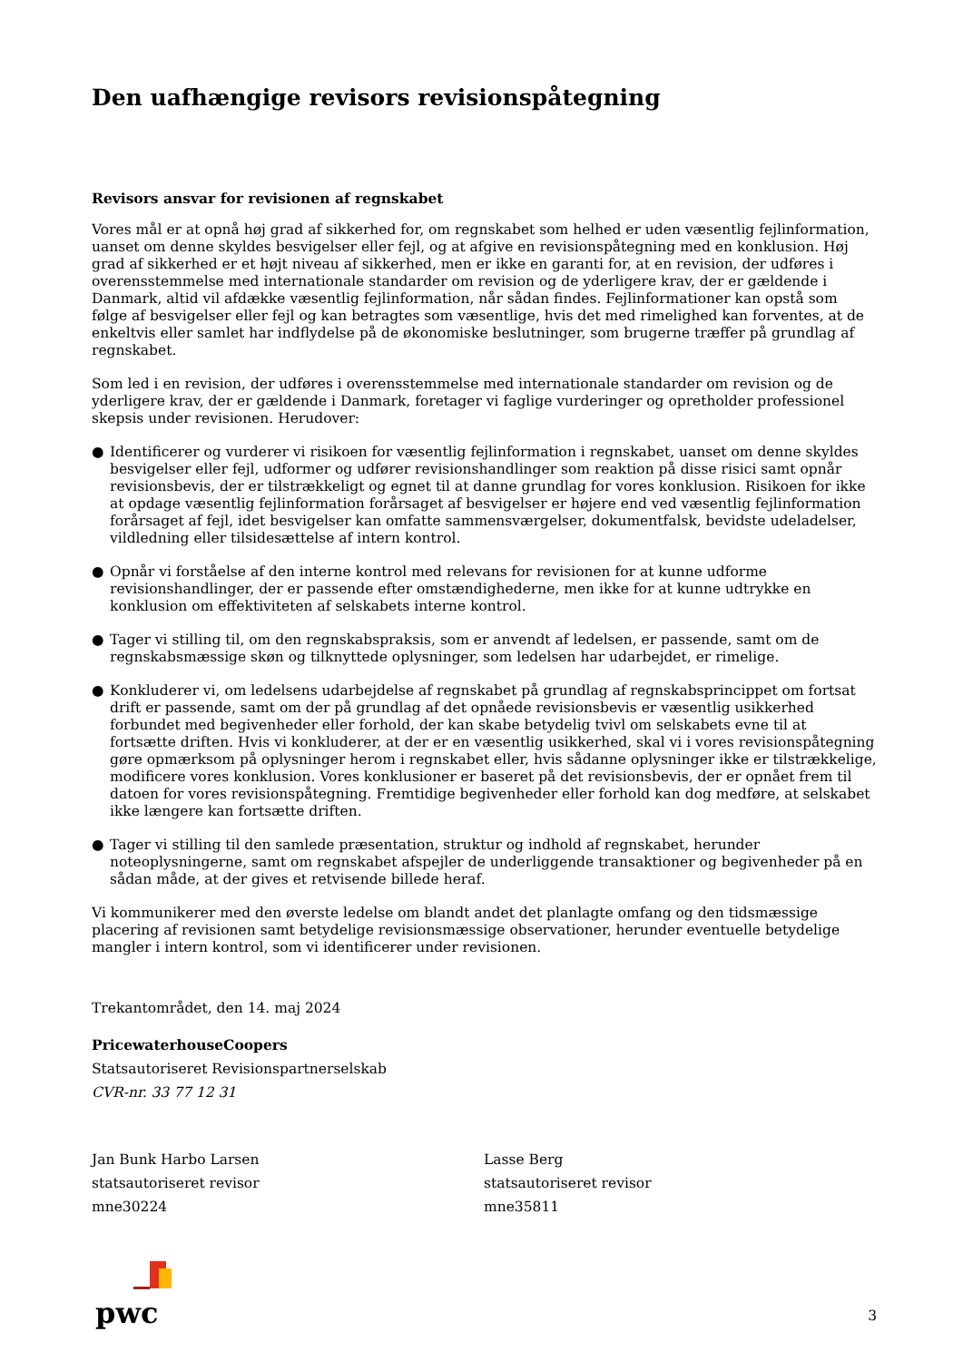Den uafhængige revisors revisionspåtegning
Revisors ansvar for revisionen af regnskabet
Vores mål er at opnå høj grad af sikkerhed for, om regnskabet som helhed er uden væsentlig fejlinformation, uanset om denne skyldes besvigelser eller fejl, og at afgive en revisionspåtegning med en konklusion. Høj grad af sikkerhed er et højt niveau af sikkerhed, men er ikke en garanti for, at en revision, der udføres i overensstemmelse med internationale standarder om revision og de yderligere krav, der er gældende i Danmark, altid vil afdække væsentlig fejlinformation, når sådan findes. Fejlinformationer kan opstå som følge af besvigelser eller fejl og kan betragtes som væsentlige, hvis det med rimelighed kan forventes, at de enkeltvis eller samlet har indflydelse på de økonomiske beslutninger, som brugerne træffer på grundlag af regnskabet.
Som led i en revision, der udføres i overensstemmelse med internationale standarder om revision og de yderligere krav, der er gældende i Danmark, foretager vi faglige vurderinger og opretholder professionel skepsis under revisionen. Herudover:
● Identificerer og vurderer vi risikoen for væsentlig fejlinformation i regnskabet, uanset om denne skyldes besvigelser eller fejl, udformer og udfører revisionshandlinger som reaktion på disse risici samt opnår revisionsbevis, der er tilstrækkeligt og egnet til at danne grundlag for vores konklusion. Risikoen for ikke at opdage væsentlig fejlinformation forårsaget af besvigelser er højere end ved væsentlig fejlinformation forårsaget af fejl, idet besvigelser kan omfatte sammensværgelser, dokumentfalsk, bevidste udeladelser, vildledning eller tilsidesættelse af intern kontrol.
● Opnår vi forståelse af den interne kontrol med relevans for revisionen for at kunne udforme revisionshandlinger, der er passende efter omstændighederne, men ikke for at kunne udtrykke en konklusion om effektiviteten af selskabets interne kontrol.
● Tager vi stilling til, om den regnskabspraksis, som er anvendt af ledelsen, er passende, samt om de regnskabsmæssige skøn og tilknyttede oplysninger, som ledelsen har udarbejdet, er rimelige.
● Konkluderer vi, om ledelsens udarbejdelse af regnskabet på grundlag af regnskabsprincippet om fortsat drift er passende, samt om der på grundlag af det opnåede revisionsbevis er væsentlig usikkerhed forbundet med begivenheder eller forhold, der kan skabe betydelig tvivl om selskabets evne til at fortsætte driften. Hvis vi konkluderer, at der er en væsentlig usikkerhed, skal vi i vores revisionspåtegning gøre opmærksom på oplysninger herom i regnskabet eller, hvis sådanne oplysninger ikke er tilstrækkelige, modificere vores konklusion. Vores konklusioner er baseret på det revisionsbevis, der er opnået frem til datoen for vores revisionspåtegning. Fremtidige begivenheder eller forhold kan dog medføre, at selskabet ikke længere kan fortsætte driften.
● Tager vi stilling til den samlede præsentation, struktur og indhold af regnskabet, herunder noteoplysningerne, samt om regnskabet afspejler de underliggende transaktioner og begivenheder på en sådan måde, at der gives et retvisende billede heraf.
Vi kommunikerer med den øverste ledelse om blandt andet det planlagte omfang og den tidsmæssige placering af revisionen samt betydelige revisionsmæssige observationer, herunder eventuelle betydelige mangler i intern kontrol, som vi identificerer under revisionen.
Trekantområdet, den 14. maj 2024
PricewaterhouseCoopers
Statsautoriseret Revisionspartnerselskab
CVR-nr. 33 77 12 31
Jan Bunk Harbo Larsen
statsautoriseret revisor
mne30224
Lasse Berg
statsautoriseret revisor
mne35811
pwc
3